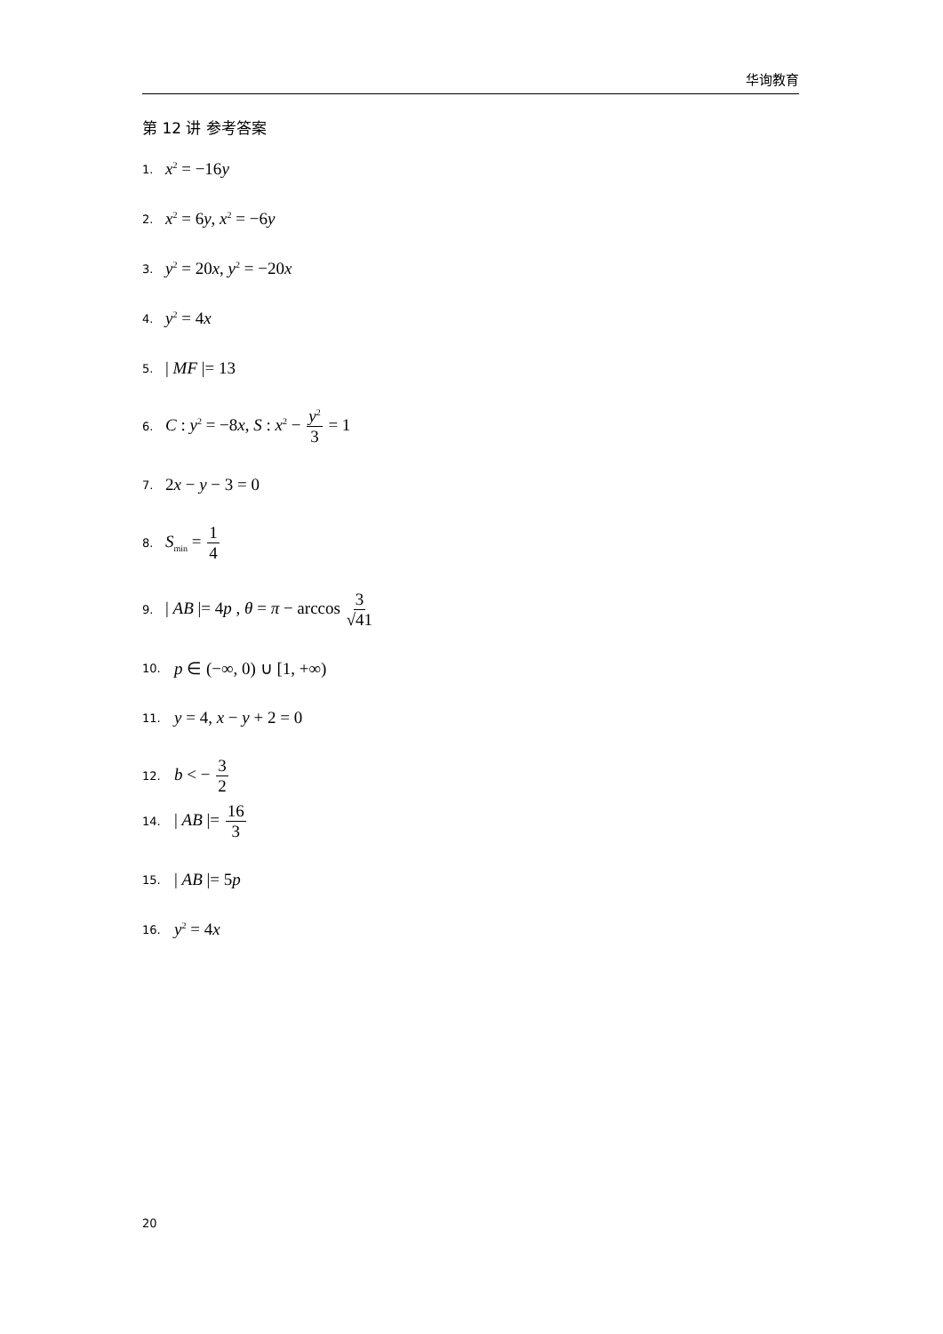华询教育
第 12 讲 参考答案
1. x<sup>2</sup> = −16y
2. x<sup>2</sup> = 6y, x<sup>2</sup> = −6y
3. y<sup>2</sup> = 20x, y<sup>2</sup> = −20x
4. y<sup>2</sup> = 4x
5. | MF |= 13
6. C : y<sup>2</sup> = −8x, S : x<sup>2</sup> − y<sup>2</sup> 3 = 1
7. 2x − y − 3 = 0
8. S<sub>min</sub> = 1 4
9. | AB |= 4p , θ = π − arccos 3 √41
10. p ∈ (−∞, 0) ∪ [1, +∞)
11. y = 4, x − y + 2 = 0
12. b < − 3 2
14. | AB |= 16 3
15. | AB |= 5p
16. y<sup>2</sup> = 4x
20